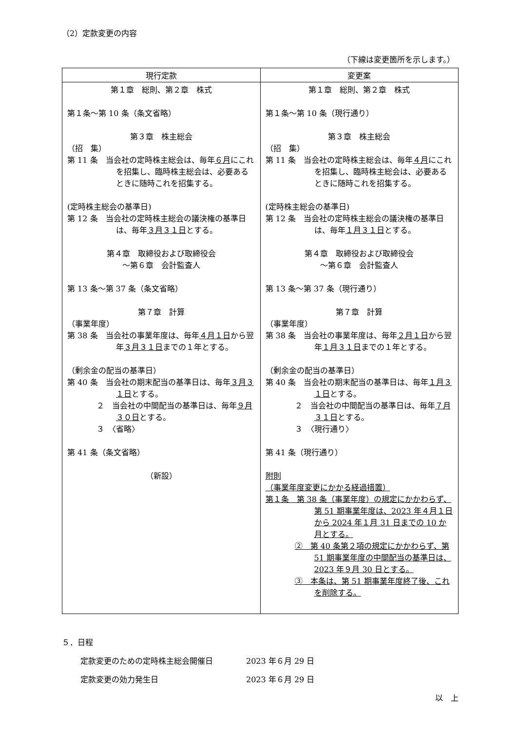（2）定款変更の内容
（下線は変更箇所を示します。）
| 現行定款 | 変更案 |
| --- | --- |
| 第１章 総則、第２章 株式 第１条～第 10 条（条文省略） 第３章 株主総会 （招 集） 第 11 条 当会社の定時株主総会は、毎年 ６月 にこれを招集し、臨時株主総会は、必要あるときに随時これを招集する。 (定時株主総会の基準日) 第 12 条 当会社の定時株主総会の議決権の基準日は、毎年 ３月３１日 とする。 第４章 取締役および取締役会 ～第６章 会計監査人 第 13 条～第 37 条（条文省略） 第７章 計算 （事業年度） 第 38 条 当会社の事業年度は、毎年 ４月１日 から翌年 ３月３１日 までの１年とする。 （剰余金の配当の基準日） 第 40 条 当会社の期末配当の基準日は、毎年 ３月３１日 とする。 ２ 当会社の中間配当の基準日は、毎年 ９月３０日 とする。 ３ 〈省略〉 第 41 条（条文省略） （新設） | 第１章 総則、第２章 株式 第１条～第 10 条（現行通り） 第３章 株主総会 （招 集） 第 11 条 当会社の定時株主総会は、毎年 ４月 にこれを招集し、臨時株主総会は、必要あるときに随時これを招集する。 (定時株主総会の基準日) 第 12 条 当会社の定時株主総会の議決権の基準日は、毎年 １月３１日 とする。 第４章 取締役および取締役会 ～第６章 会計監査人 第 13 条～第 37 条（現行通り） 第７章 計算 （事業年度） 第 38 条 当会社の事業年度は、毎年 ２月１日 から翌年 １月３１日 までの１年とする。 （剰余金の配当の基準日） 第 40 条 当会社の期末配当の基準日は、毎年 １月３１日 とする。 ２ 当会社の中間配当の基準日は、毎年 ７月３１日 とする。 ３ 〈現行通り〉 第 41 条（現行通り） 附則 （事業年度変更にかかる経過措置） 第１条 第 38 条（事業年度）の規定にかかわらず、第 51 期事業年度は、2023 年４月１日から 2024 年１月 31 日までの 10 か月とする。 ② 第 40 条第２項の規定にかかわらず、第 51 期事業年度の中間配当の基準日は、2023 年９月 30 日とする。 ③ 本条は、第 51 期事業年度終了後、これを削除する。 |
５．日程
定款変更のための定時株主総会開催日 2023 年６月 29 日
定款変更の効力発生日 2023 年６月 29 日
以　上